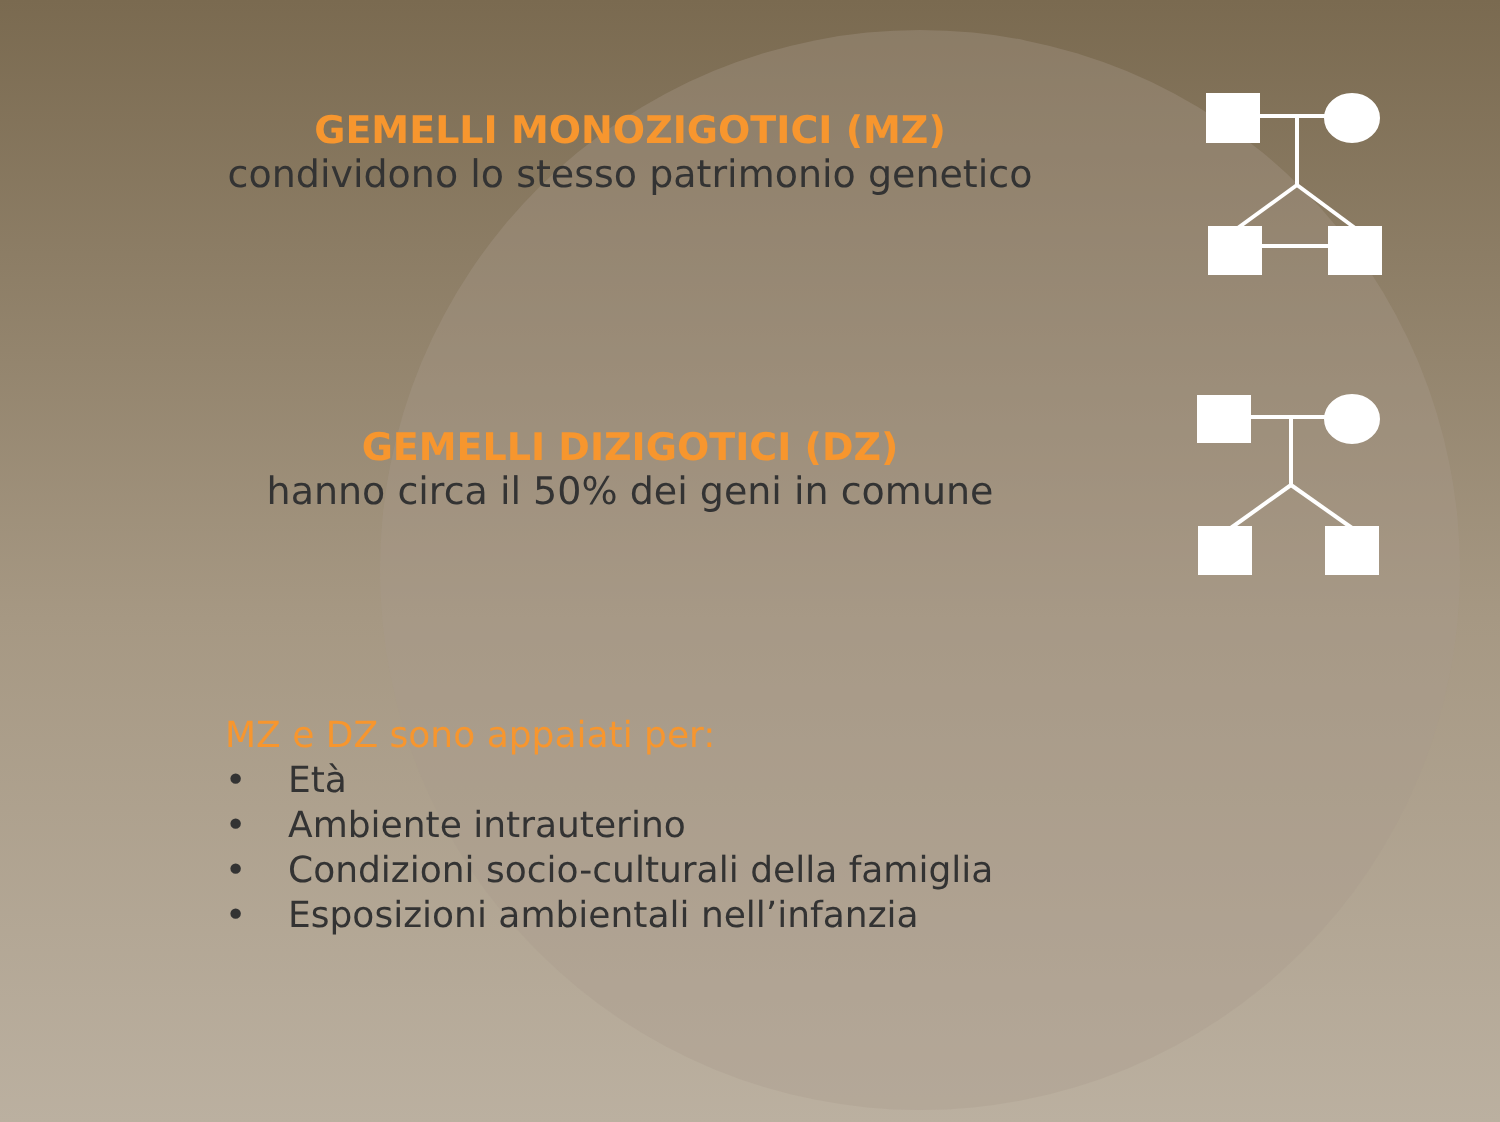GEMELLI MONOZIGOTICI (MZ)
condividono lo stesso patrimonio genetico
GEMELLI DIZIGOTICI (DZ)
hanno circa il 50% dei geni in comune
MZ e DZ sono appaiati per:
• Età
• Ambiente intrauterino
• Condizioni socio-culturali della famiglia
• Esposizioni ambientali nell’infanzia